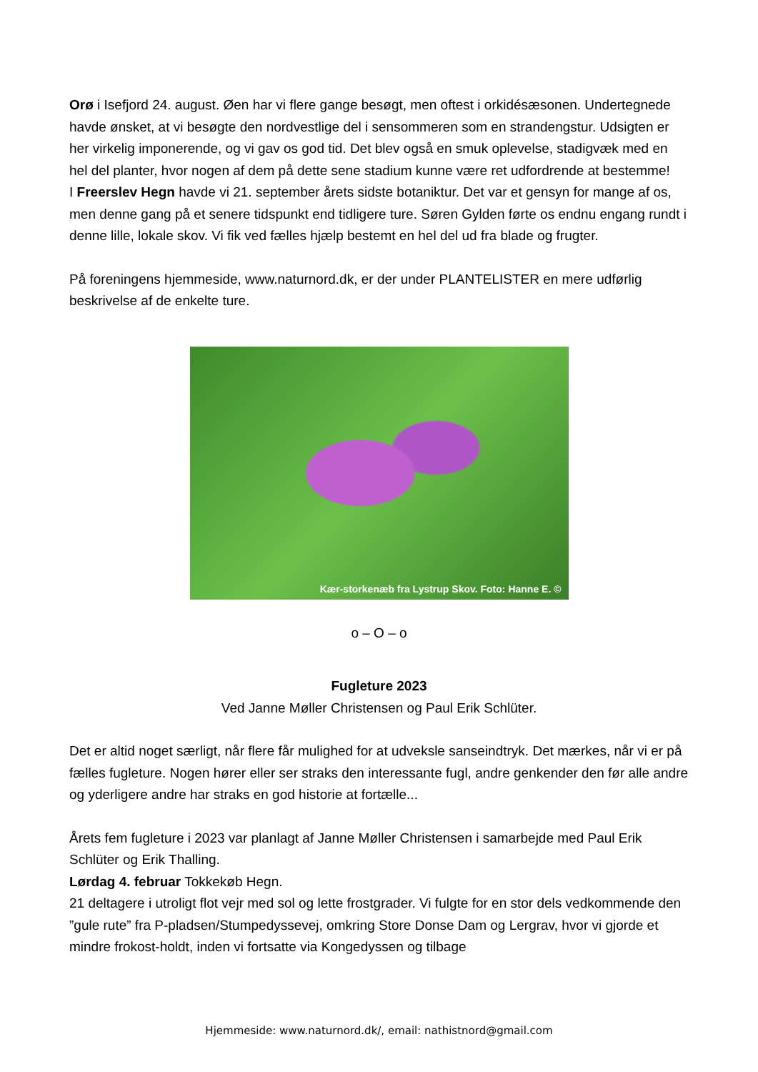Orø i Isefjord 24. august. Øen har vi flere gange besøgt, men oftest i orkidésæsonen. Undertegnede havde ønsket, at vi besøgte den nordvestlige del i sensommeren som en strandengstur. Udsigten er her virkelig imponerende, og vi gav os god tid. Det blev også en smuk oplevelse, stadigvæk med en hel del planter, hvor nogen af dem på dette sene stadium kunne være ret udfordrende at bestemme!
I Freerslev Hegn havde vi 21. september årets sidste botaniktur. Det var et gensyn for mange af os, men denne gang på et senere tidspunkt end tidligere ture. Søren Gylden førte os endnu engang rundt i denne lille, lokale skov. Vi fik ved fælles hjælp bestemt en hel del ud fra blade og frugter.
På foreningens hjemmeside, www.naturnord.dk, er der under PLANTELISTER en mere udførlig beskrivelse af de enkelte ture.
Kær-storkenæb fra Lystrup Skov. Foto: Hanne E. ©
o – O – o
Fugleture 2023
Ved Janne Møller Christensen og Paul Erik Schlüter.
Det er altid noget særligt, når flere får mulighed for at udveksle sanseindtryk. Det mærkes, når vi er på fælles fugleture. Nogen hører eller ser straks den interessante fugl, andre genkender den før alle andre og yderligere andre har straks en god historie at fortælle...
Årets fem fugleture i 2023 var planlagt af Janne Møller Christensen i samarbejde med Paul Erik Schlüter og Erik Thalling.
Lørdag 4. februar Tokkekøb Hegn.
21 deltagere i utroligt flot vejr med sol og lette frostgrader. Vi fulgte for en stor dels vedkommende den ”gule rute” fra P-pladsen/Stumpedyssevej, omkring Store Donse Dam og Lergrav, hvor vi gjorde et mindre frokost-holdt, inden vi fortsatte via Kongedyssen og tilbage
Hjemmeside: www.naturnord.dk/, email: nathistnord@gmail.com